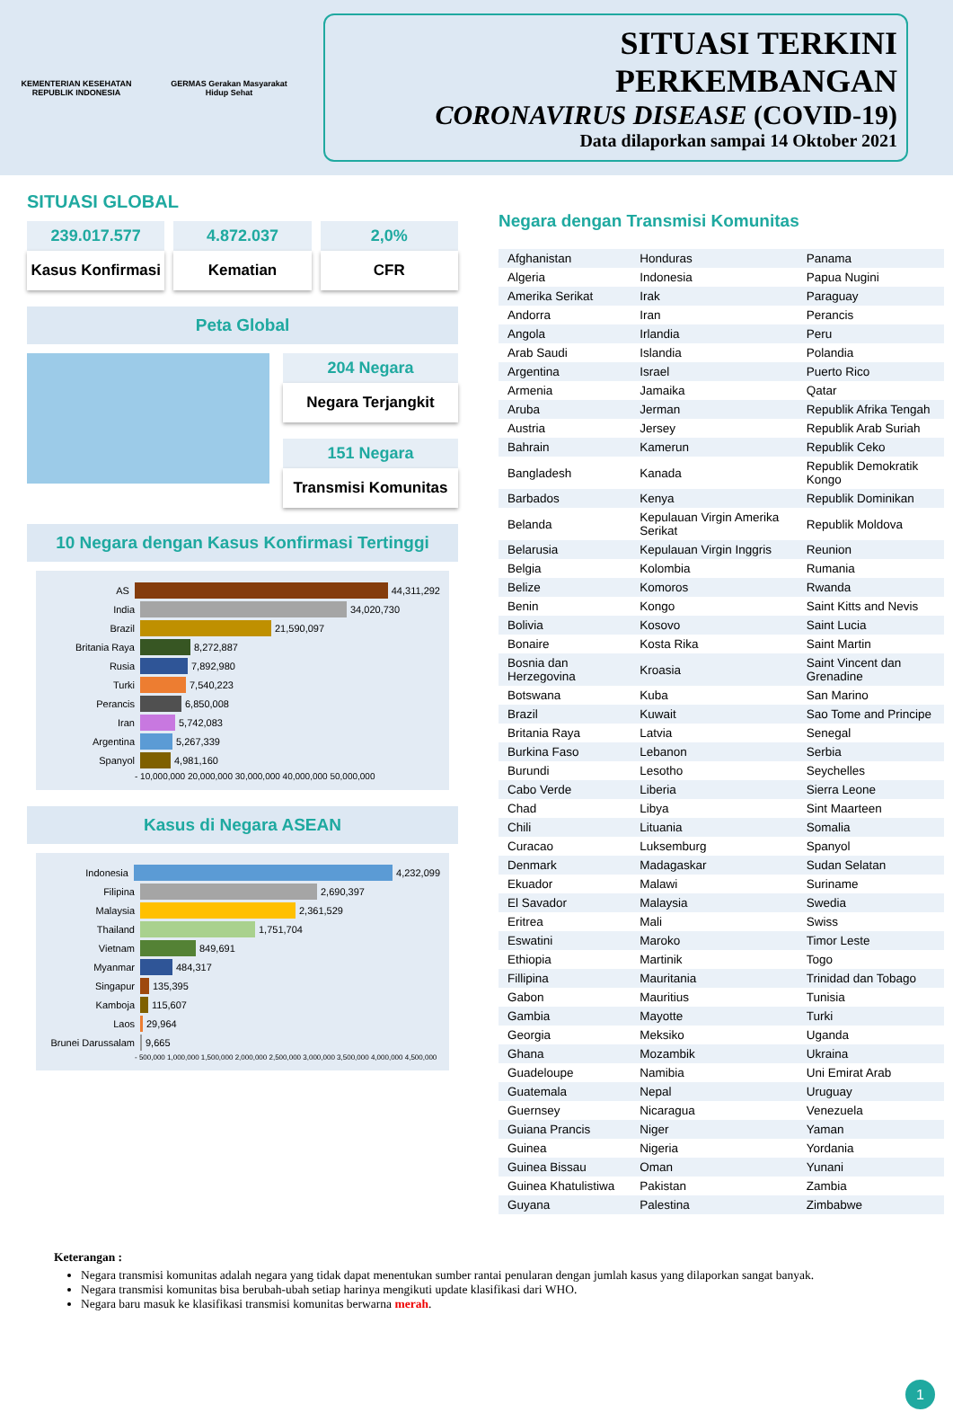KEMENTERIAN KESEHATAN REPUBLIK INDONESIA
GERMAS Gerakan Masyarakat Hidup Sehat
SITUASI TERKINI PERKEMBANGAN
CORONAVIRUS DISEASE (COVID-19)
Data dilaporkan sampai 14 Oktober 2021
SITUASI GLOBAL
239.017.577
Kasus Konfirmasi
4.872.037
Kematian
2,0%
CFR
Peta Global
204 Negara
Negara Terjangkit
151 Negara
Transmisi Komunitas
10 Negara dengan Kasus Konfirmasi Tertinggi
AS
44,311,292
India
34,020,730
Brazil
21,590,097
Britania Raya
8,272,887
Rusia
7,892,980
Turki
7,540,223
Perancis
6,850,008
Iran
5,742,083
Argentina
5,267,339
Spanyol
4,981,160
- 10,000,000 20,000,000 30,000,000 40,000,000 50,000,000
Kasus di Negara ASEAN
Indonesia
4,232,099
Filipina
2,690,397
Malaysia
2,361,529
Thailand
1,751,704
Vietnam
849,691
Myanmar
484,317
Singapur
135,395
Kamboja
115,607
Laos
29,964
Brunei Darussalam
9,665
- 500,000 1,000,000 1,500,000 2,000,000 2,500,000 3,000,000 3,500,000 4,000,000 4,500,000
Negara dengan Transmisi Komunitas
| Afghanistan | Honduras | Panama |
| Algeria | Indonesia | Papua Nugini |
| Amerika Serikat | Irak | Paraguay |
| Andorra | Iran | Perancis |
| Angola | Irlandia | Peru |
| Arab Saudi | Islandia | Polandia |
| Argentina | Israel | Puerto Rico |
| Armenia | Jamaika | Qatar |
| Aruba | Jerman | Republik Afrika Tengah |
| Austria | Jersey | Republik Arab Suriah |
| Bahrain | Kamerun | Republik Ceko |
| Bangladesh | Kanada | Republik Demokratik Kongo |
| Barbados | Kenya | Republik Dominikan |
| Belanda | Kepulauan Virgin Amerika Serikat | Republik Moldova |
| Belarusia | Kepulauan Virgin Inggris | Reunion |
| Belgia | Kolombia | Rumania |
| Belize | Komoros | Rwanda |
| Benin | Kongo | Saint Kitts and Nevis |
| Bolivia | Kosovo | Saint Lucia |
| Bonaire | Kosta Rika | Saint Martin |
| Bosnia dan Herzegovina | Kroasia | Saint Vincent dan Grenadine |
| Botswana | Kuba | San Marino |
| Brazil | Kuwait | Sao Tome and Principe |
| Britania Raya | Latvia | Senegal |
| Burkina Faso | Lebanon | Serbia |
| Burundi | Lesotho | Seychelles |
| Cabo Verde | Liberia | Sierra Leone |
| Chad | Libya | Sint Maarteen |
| Chili | Lituania | Somalia |
| Curacao | Luksemburg | Spanyol |
| Denmark | Madagaskar | Sudan Selatan |
| Ekuador | Malawi | Suriname |
| El Savador | Malaysia | Swedia |
| Eritrea | Mali | Swiss |
| Eswatini | Maroko | Timor Leste |
| Ethiopia | Martinik | Togo |
| Fillipina | Mauritania | Trinidad dan Tobago |
| Gabon | Mauritius | Tunisia |
| Gambia | Mayotte | Turki |
| Georgia | Meksiko | Uganda |
| Ghana | Mozambik | Ukraina |
| Guadeloupe | Namibia | Uni Emirat Arab |
| Guatemala | Nepal | Uruguay |
| Guernsey | Nicaragua | Venezuela |
| Guiana Prancis | Niger | Yaman |
| Guinea | Nigeria | Yordania |
| Guinea Bissau | Oman | Yunani |
| Guinea Khatulistiwa | Pakistan | Zambia |
| Guyana | Palestina | Zimbabwe |
Keterangan :
Negara transmisi komunitas adalah negara yang tidak dapat menentukan sumber rantai penularan dengan jumlah kasus yang dilaporkan sangat banyak.
Negara transmisi komunitas bisa berubah-ubah setiap harinya mengikuti update klasifikasi dari WHO.
Negara baru masuk ke klasifikasi transmisi komunitas berwarna merah.
1